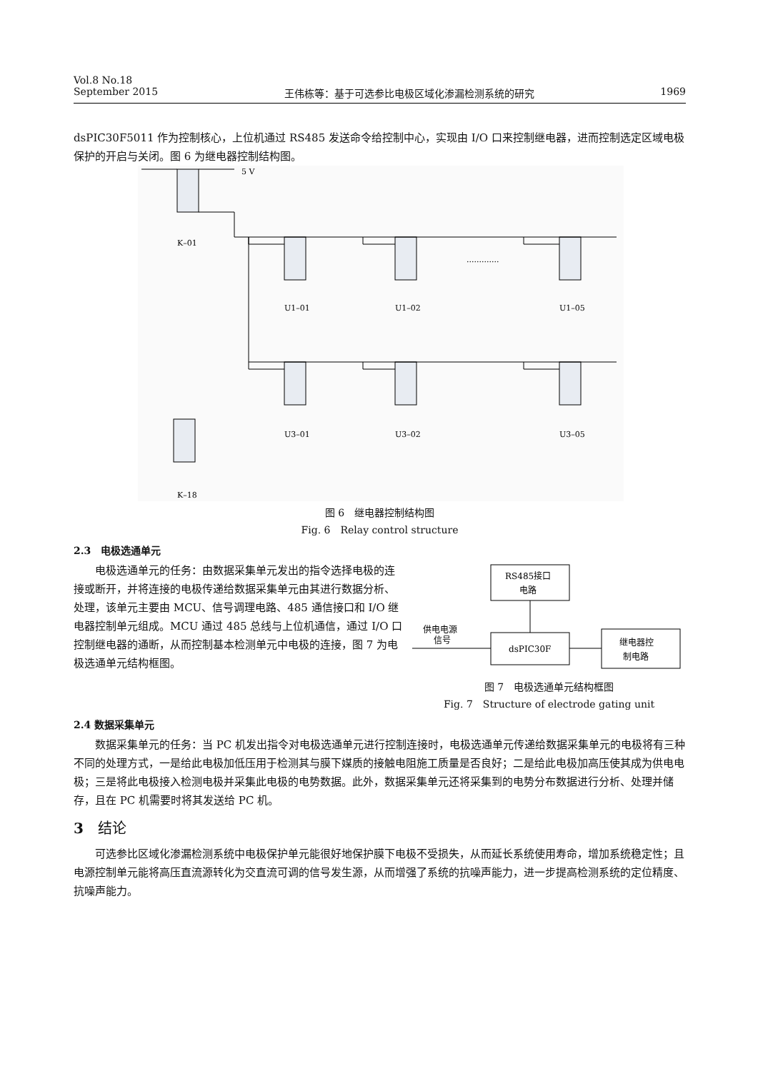Vol.8 No.18
September 2015 王伟栋等：基于可选参比电极区域化渗漏检测系统的研究 1969
dsPIC30F5011 作为控制核心，上位机通过 RS485 发送命令给控制中心，实现由 I/O 口来控制继电器，进而控制选定区域电极保护的开启与关闭。图 6 为继电器控制结构图。
5 V
K–01
U1–01
U1–02
U1–05
U3–01
U3–02
U3–05
K–18
.............
图 6　继电器控制结构图
Fig. 6　Relay control structure
2.3　电极选通单元
电极选通单元的任务：由数据采集单元发出的指令选择电极的连接或断开，并将连接的电极传递给数据采集单元由其进行数据分析、处理，该单元主要由 MCU、信号调理电路、485 通信接口和 I/O 继电器控制单元组成。MCU 通过 485 总线与上位机通信，通过 I/O 口控制继电器的通断，从而控制基本检测单元中电极的连接，图 7 为电极选通单元结构框图。
RS485接口
电路
dsPIC30F
继电器控
制电路
供电电源
信号
图 7　电极选通单元结构框图
Fig. 7　Structure of electrode gating unit
2.4 数据采集单元
数据采集单元的任务：当 PC 机发出指令对电极选通单元进行控制连接时，电极选通单元传递给数据采集单元的电极将有三种不同的处理方式，一是给此电极加低压用于检测其与膜下媒质的接触电阻施工质量是否良好；二是给此电极加高压使其成为供电电极；三是将此电极接入检测电极并采集此电极的电势数据。此外，数据采集单元还将采集到的电势分布数据进行分析、处理并储存，且在 PC 机需要时将其发送给 PC 机。
3　结论
可选参比区域化渗漏检测系统中电极保护单元能很好地保护膜下电极不受损失，从而延长系统使用寿命，增加系统稳定性；且电源控制单元能将高压直流源转化为交直流可调的信号发生源，从而增强了系统的抗噪声能力，进一步提高检测系统的定位精度、抗噪声能力。